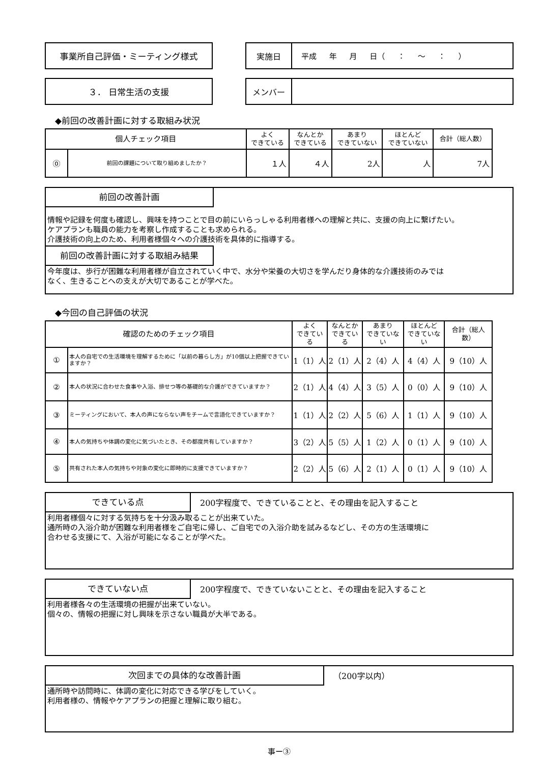事業所自己評価・ミーティング様式
実施日
平成 年 月 日（ ： 〜 ： ）
３． 日常生活の支援
メンバー
◆前回の改善計画に対する取組み状況
| 個人チェック項目 | | よく できている | なんとか できている | あまり できていない | ほとんど できていない | 合計（総人数） |
| --- | --- | --- | --- | --- | --- | --- |
| ⓪ | 前回の課題について取り組めましたか？ | １人 | ４人 | 2人 | 人 | 7人 |
前回の改善計画
情報や記録を何度も確認し、興味を持つことで目の前にいらっしゃる利用者様への理解と共に、支援の向上に繋げたい。
ケアプランも職員の能力を考察し作成することも求められる。
介護技術の向上のため、利用者様個々への介護技術を具体的に指導する。
前回の改善計画に対する取組み結果
今年度は、歩行が困難な利用者様が自立されていく中で、水分や栄養の大切さを学んだり身体的な介護技術のみでは
なく、生きることへの支えが大切であることが学べた。
◆今回の自己評価の状況
| 確認のためのチェック項目 | | よく できている | なんとか できている | あまり できていない | ほとんど できていない | 合計（総人数） |
| --- | --- | --- | --- | --- | --- | --- |
| ① | 本人の自宅での生活環境を理解するために「以前の暮らし方」が10個以上把握できていますか？ | 1（1）人 | 2（1）人 | 2（4）人 | 4（4）人 | 9（10）人 |
| ② | 本人の状況に合わせた食事や入浴、排せつ等の基礎的な介護ができていますか？ | 2（1）人 | 4（4）人 | 3（5）人 | 0（0）人 | 9（10）人 |
| ③ | ミーティングにおいて、本人の声にならない声をチームで言語化できていますか？ | 1（1）人 | 2（2）人 | 5（6）人 | 1（1）人 | 9（10）人 |
| ④ | 本人の気持ちや体調の変化に気づいたとき、その都度共有していますか？ | 3（2）人 | 5（5）人 | 1（2）人 | 0（1）人 | 9（10）人 |
| ⑤ | 共有された本人の気持ちや対象の変化に即時的に支援できていますか？ | 2（2）人 | 5（6）人 | 2（1）人 | 0（1）人 | 9（10）人 |
できている点
200字程度で、できていることと、その理由を記入すること
利用者様個々に対する気持ちを十分汲み取ることが出来ていた。
通所時の入浴介助が困難な利用者様をご自宅に帰し、ご自宅での入浴介助を試みるなどし、その方の生活環境に
合わせる支援にて、入浴が可能になることが学べた。
できていない点
200字程度で、できていないことと、その理由を記入すること
利用者様各々の生活環境の把握が出来ていない。
個々の、情報の把握に対し興味を示さない職員が大半である。
次回までの具体的な改善計画
（200字以内）
通所時や訪問時に、体調の変化に対応できる学びをしていく。
利用者様の、情報やケアプランの把握と理解に取り組む。
事ー③